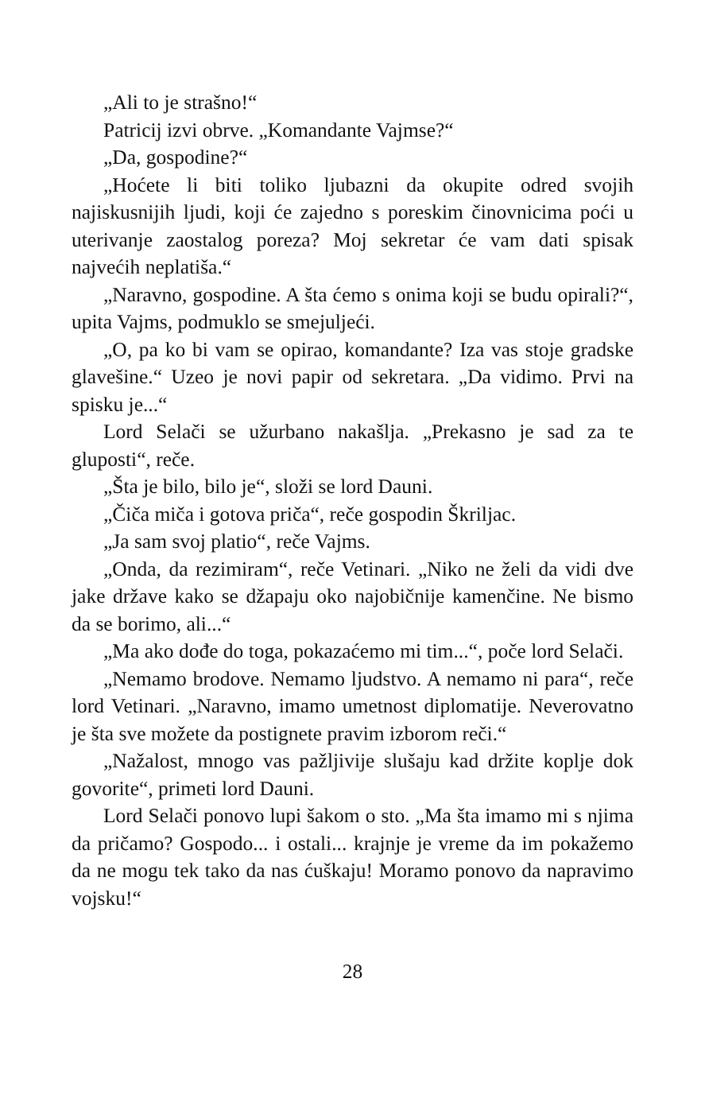„Ali to je strašno!“
Patricij izvi obrve. „Komandante Vajmse?“
„Da, gospodine?“
„Hoćete li biti toliko ljubazni da okupite odred svojih najiskusnijih ljudi, koji će zajedno s poreskim činovnicima poći u uterivanje zaostalog poreza? Moj sekretar će vam dati spisak najvećih neplatiša.“
„Naravno, gospodine. A šta ćemo s onima koji se budu opirali?“, upita Vajms, podmuklo se smejuljeći.
„O, pa ko bi vam se opirao, komandante? Iza vas stoje gradske glavešine.“ Uzeo je novi papir od sekretara. „Da vidimo. Prvi na spisku je...“
Lord Selači se užurbano nakašlja. „Prekasno je sad za te gluposti“, reče.
„Šta je bilo, bilo je“, složi se lord Dauni.
„Čiča miča i gotova priča“, reče gospodin Škriljac.
„Ja sam svoj platio“, reče Vajms.
„Onda, da rezimiram“, reče Vetinari. „Niko ne želi da vidi dve jake države kako se džapaju oko najobičnije kamenčine. Ne bismo da se borimo, ali...“
„Ma ako dođe do toga, pokazaćemo mi tim...“, poče lord Selači.
„Nemamo brodove. Nemamo ljudstvo. A nemamo ni para“, reče lord Vetinari. „Naravno, imamo umetnost diplomatije. Neverovatno je šta sve možete da postignete pravim izborom reči.“
„Nažalost, mnogo vas pažljivije slušaju kad držite koplje dok govorite“, primeti lord Dauni.
Lord Selači ponovo lupi šakom o sto. „Ma šta imamo mi s njima da pričamo? Gospodo... i ostali... krajnje je vreme da im pokažemo da ne mogu tek tako da nas ćuškaju! Moramo ponovo da napravimo vojsku!“
28